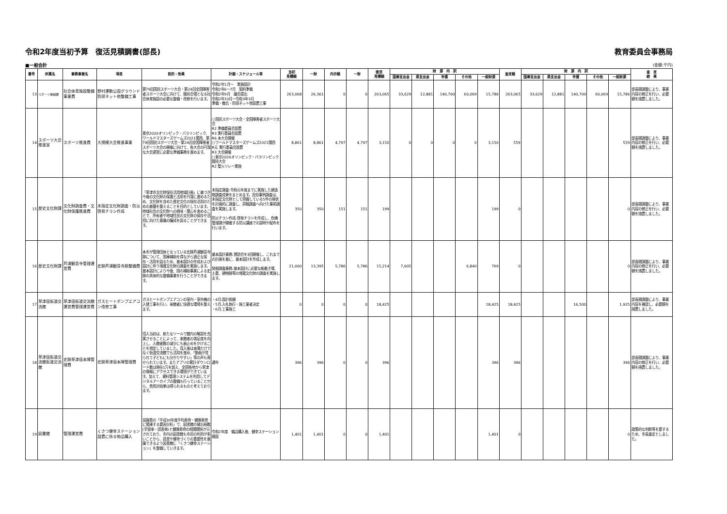令和2年度当初予算　復活見積調書(部長) 教育委員会事務局
■一般会計 (金額:千円)
| 番号 | 所属名 | 事務事業名 | 項目 | 目的・効果 | 計画・スケジュール等 | 当初 見積額 | 一財 | 内示額 | 一財 | 復活 見積額 | 財 源 内 訳 | | | | | 査定額 | 財 源 内 訳 | | | | | 査 定 結 果 |
| --- | --- | --- | --- | --- | --- | --- | --- | --- | --- | --- | --- | --- | --- | --- | --- | --- | --- | --- | --- | --- | --- | --- |
| | | | | | | | | | | | 国庫支出金 | 県支出金 | 市債 | その他 | 一般財源 | | 国庫支出金 | 県支出金 | 市債 | その他 | 一般財源 | |
| 13 | スポーツ保健課 | 社会体育施設整備事業費 | 野村運動公園グラウンド防球ネット他整備工事 | 第79回国民スポーツ大会・第24回全国障害者スポーツ大会に向けて、競技会場となる社会体育施設の必要な整備・改修を行います。 | 令和2年1月～ 実施設計 令和2年6～7月 契約準備 令和2年9月 議会提出 令和2年10月～令和3年3月 準備・撤去・防球ネット他設置工事 | 263,068 | 26,361 | 0 | 0 | 263,065 | 33,629 | 12,881 | 140,700 | 60,069 | 15,786 | 263,065 | 33,629 | 12,881 | 140,700 | 60,069 | 15,786 | 部長間調整により、事業内容の修正を行い、必要額を措置しました。 |
| 14 | スポーツ大会推進室 | スポーツ推進費 | 大規模大会推進事業 | 東京2020オリンピック・パラリンピック、ワールドマスターズゲームズ2021関西、第79回国民スポーツ大会・第24回全国障害者スポーツ大会の開催に向けて、各大会の円滑な大会運営に必要な準備事務を進めます。 | ○国民スポーツ大会・全国障害者スポーツ大会 R2 準備委員会設置 R3 実行委員会設置 R6 本大会開催 ○ワールドマスターズゲームズ2021関西 R元 実行委員会設置 R3 大会開催 ○東京2020オリンピック・パラリンピック競技大会 R2 聖火リレー実施 | 8,861 | 8,861 | 4,797 | 4,797 | 3,150 | 0 | 0 | 0 | 0 | 3,150 | 559 | | | | | 559 | 部長間調整により、事業内容の修正を行い、必要額を措置しました。 |
| 15 | 歴史文化財課 | 文化財調査費・文化財保護推進費 | 未指定文化財調査・防災啓発チラシ作成 | 「草津市文化財保存活用地域計画」に基づき今後の文化財の保護と活用を円滑に進めるため、文化財を含めた歴史文化の保存活用のための基盤を整えることを目的としています。 地域社会の文化財への興味・関心を高めることで、所有者や地域住民の文化財の保存や活用に向けた意識の醸成を図ることができます。 | 未指定調査:令和元年度までに実施した建造物調査成果をまとめます。民俗事例調査は、未指定文化財として把握している5件の現状を計画的に調査し、詳細調査へ向けた事前調査を実施します。 防災チラシ作成:啓発チラシを作成し、危機管理課が開催する防災講座での説明や配布を行います。 | 350 | 350 | 151 | 151 | 199 | | | | | 199 | 0 | | | | | 0 | 部長間調整により、事業内容の修正を行い、必要額を措置しました。 |
| 16 | 歴史文化財課 | 芦浦観音寺管理運営費 | 史跡芦浦観音寺跡整備費 | 本市が管理団体となっている史跡芦浦観音寺跡について、国庫補助を得ながら適正な保存・活用を図るため、基本設計の作成および設計に伴う埋蔵文化財の調査を実施します。 基本設計により今後、国の補助事業による史跡の具体的な整備事業を行うことができます。 | 基本設計業務:懇話会を3回開催し、これまでの計画を基に、基本設計を作成します。 発掘調査業務:基本設計に必要な船着き場、土塁、建物跡等の埋蔵文化財の調査を実施します。 | 21,000 | 13,395 | 5,786 | 5,786 | 15,214 | 7,605 | | | 6,840 | 769 | 0 | | | | | 0 | 部長間調整により、事業内容の修正を行い、必要額を措置しました。 |
| 17 | 草津宿街道交流館 | 草津宿街道交流館運営費管理運営費 | ガスヒートポンプエアコン改修工事 | ガスヒートポンプエアコンの室内・室外機の入替工事を行い、来館者に快適な環境を整えます。 | ・4月:設計依頼 ・5月:入札執行・施工業者決定 ・6月:工事施工 | 0 | 0 | 0 | 0 | 18,425 | | | | | 18,425 | 18,425 | | | 16,500 | | 1,925 | 部長間調整により、事業内容を確認し、必要額を措置しました。 |
| 18 | 草津宿街道交流館街道交流館 | 史跡草津宿本陣管理費 | 史跡草津宿本陣管理費 | 導入当初は、新たなツールで館内の解説を充実させることによって、来館者の満足度を向上し、入館者数の減少にも歯止めをかけることを想定していました。導入後は本陣だけでなく街道交流館でも活用を進め、「動画が見られて子どもにも分かりやすい」等の声も寄せられています。またアプリの累計ダウンロード数は現在1万を超え、全国各地から草津の情報にアクセスできる環境ができています。加えて、資料管理システムを利用してデジタルアーカイブの整備も行っていることから、費用対効果は得られるものと考えております。 | 通年 | 396 | 396 | 0 | 0 | 396 | | | | | 396 | 396 | | | | | 396 | 部長間調整により、事業内容の修正を行い、必要額を措置しました。 |
| 19 | 図書館 | 管理運営費 | くさつ健幸ステーション設置に係る物品購入 | 滋賀県の「平成30年度平均寿命・健康寿命に関連する要因分析」で、図書館の貸出冊数(学習率・読書率)と健康寿命の相関関係が示されており、市内の図書館も市民の利用が多いことから、読書や健幸づくりの重要性を意識できるよう図書館に「くさつ健幸ステーション」を整備していきます。 | 令和2年度 備品購入後、健幸ステーション開設 | 1,401 | 1,401 | 0 | 0 | 1,401 | | | | | 1,401 | 0 | | | | | 0 | 政策的な判断等を要するため、市長査定としました。 |